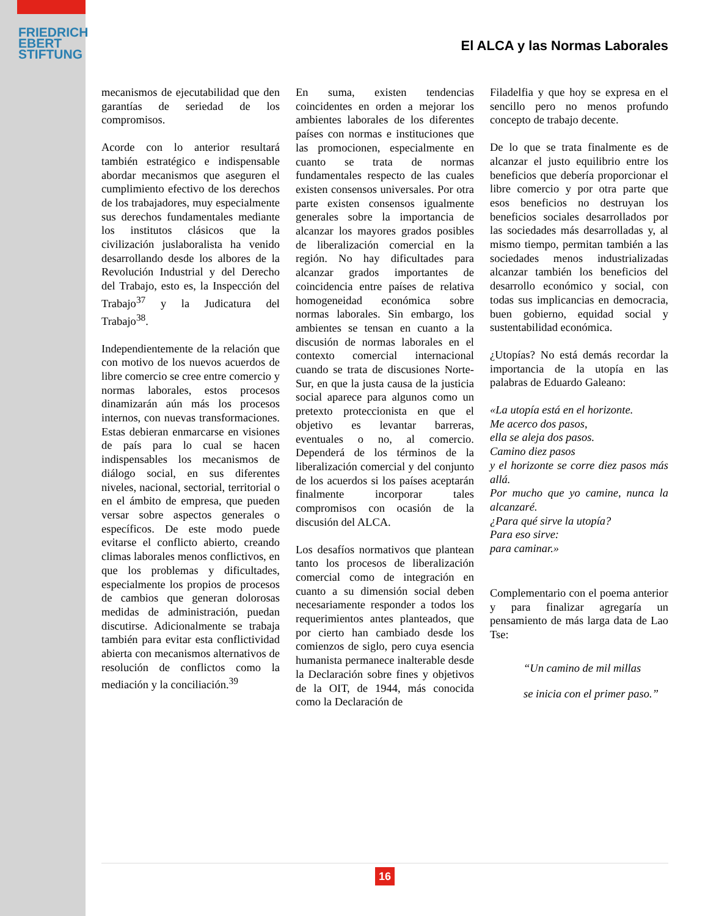FRIEDRICH
EBERT
STIFTUNG
El ALCA y las Normas Laborales
mecanismos de ejecutabilidad que den garantías de seriedad de los compromisos.
Acorde con lo anterior resultará también estratégico e indispensable abordar mecanismos que aseguren el cumplimiento efectivo de los derechos de los trabajadores, muy especialmente sus derechos fundamentales mediante los institutos clásicos que la civilización juslaboralista ha venido desarrollando desde los albores de la Revolución Industrial y del Derecho del Trabajo, esto es, la Inspección del Trabajo<sup>37</sup> y la Judicatura del Trabajo<sup>38</sup>.
Independientemente de la relación que con motivo de los nuevos acuerdos de libre comercio se cree entre comercio y normas laborales, estos procesos dinamizarán aún más los procesos internos, con nuevas transformaciones. Estas debieran enmarcarse en visiones de país para lo cual se hacen indispensables los mecanismos de diálogo social, en sus diferentes niveles, nacional, sectorial, territorial o en el ámbito de empresa, que pueden versar sobre aspectos generales o específicos. De este modo puede evitarse el conflicto abierto, creando climas laborales menos conflictivos, en que los problemas y dificultades, especialmente los propios de procesos de cambios que generan dolorosas medidas de administración, puedan discutirse. Adicionalmente se trabaja también para evitar esta conflictividad abierta con mecanismos alternativos de resolución de conflictos como la mediación y la conciliación.<sup>39</sup>
En suma, existen tendencias coincidentes en orden a mejorar los ambientes laborales de los diferentes países con normas e instituciones que las promocionen, especialmente en cuanto se trata de normas fundamentales respecto de las cuales existen consensos universales. Por otra parte existen consensos igualmente generales sobre la importancia de alcanzar los mayores grados posibles de liberalización comercial en la región. No hay dificultades para alcanzar grados importantes de coincidencia entre países de relativa homogeneidad económica sobre normas laborales. Sin embargo, los ambientes se tensan en cuanto a la discusión de normas laborales en el contexto comercial internacional cuando se trata de discusiones Norte-Sur, en que la justa causa de la justicia social aparece para algunos como un pretexto proteccionista en que el objetivo es levantar barreras, eventuales o no, al comercio. Dependerá de los términos de la liberalización comercial y del conjunto de los acuerdos si los países aceptarán finalmente incorporar tales compromisos con ocasión de la discusión del ALCA.
Los desafíos normativos que plantean tanto los procesos de liberalización comercial como de integración en cuanto a su dimensión social deben necesariamente responder a todos los requerimientos antes planteados, que por cierto han cambiado desde los comienzos de siglo, pero cuya esencia humanista permanece inalterable desde la Declaración sobre fines y objetivos de la OIT, de 1944, más conocida como la Declaración de
Filadelfia y que hoy se expresa en el sencillo pero no menos profundo concepto de trabajo decente.
De lo que se trata finalmente es de alcanzar el justo equilibrio entre los beneficios que debería proporcionar el libre comercio y por otra parte que esos beneficios no destruyan los beneficios sociales desarrollados por las sociedades más desarrolladas y, al mismo tiempo, permitan también a las sociedades menos industrializadas alcanzar también los beneficios del desarrollo económico y social, con todas sus implicancias en democracia, buen gobierno, equidad social y sustentabilidad económica.
¿Utopías? No está demás recordar la importancia de la utopía en las palabras de Eduardo Galeano:
«La utopía está en el horizonte.
Me acerco dos pasos,
ella se aleja dos pasos.
Camino diez pasos
y el horizonte se corre diez pasos más allá.
Por mucho que yo camine, nunca la alcanzaré.
¿Para qué sirve la utopía?
Para eso sirve:
para caminar.»
Complementario con el poema anterior y para finalizar agregaría un pensamiento de más larga data de Lao Tse:
“Un camino de mil millas
se inicia con el primer paso.”
16